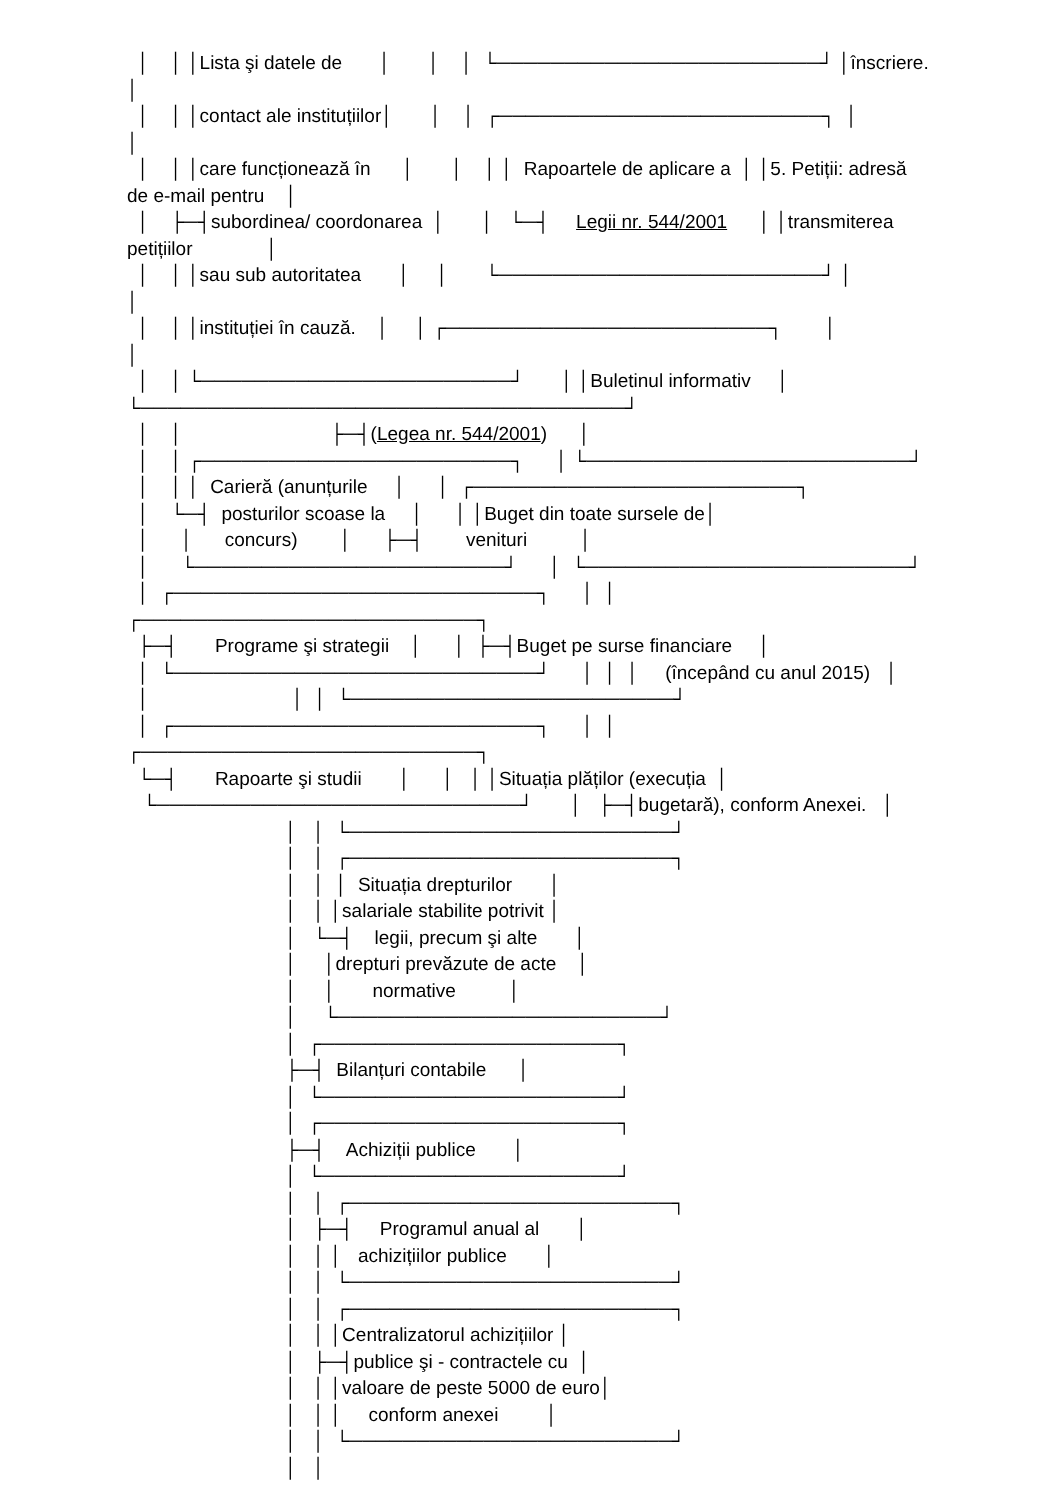│    │ │Lista şi datele de       │       │    │  └────────────────────────┘ │înscriere.
│
  │    │ │contact ale instituțiilor│       │    │  ┌────────────────────────┐  │
│
  │    │ │care funcționează în      │       │    │ │  Rapoartele de aplicare a  │ │5. Petiții: adresă
de e-mail pentru    │
  │    ├─┤subordinea/ coordonarea  │       │   └─┤     Legii nr. 544/2001      │ │transmiterea
petițiilor              │
  │    │ │sau sub autoritatea       │     │       └────────────────────────┘ │
│
  │    │ │instituției în cauză.    │     │ ┌────────────────────────┐        │
│
  │    │ └───────────────────────┘       │ │Buletinul informativ     │
└────────────────────────────────────┘
  │    │                            ├─┤(Legea nr. 544/2001)      │
  │    │ ┌───────────────────────┐      │ └────────────────────────┘
  │    │ │  Carieră (anunțurile     │      │  ┌────────────────────────┐
  │    └─┤  posturilor scoase la     │      │ │Buget din toate sursele de│
  │      │      concurs)        │      ├─┤        venituri          │
  │      └───────────────────────┘      │  └────────────────────────┘
  │  ┌───────────────────────────┐      │  │
┌─────────────────────────┐
  ├─┤       Programe şi strategii    │      │  ├─┤Buget pe surse financiare     │
  │  └───────────────────────────┘      │  │  │     (începând cu anul 2015)   │
  │                           │  │  └────────────────────────┘
  │  ┌───────────────────────────┐      │  │
┌─────────────────────────┐
  └─┤       Rapoarte şi studii       │      │   │ │Situația plăților (execuția  │
   └───────────────────────────┘       │   ├─┤bugetară), conform Anexei.   │
                              │   │  └────────────────────────┘
                              │   │  ┌────────────────────────┐
                              │   │  │  Situația drepturilor       │
                              │   │ │salariale stabilite potrivit │
                              │   └─┤    legii, precum şi alte       │
                              │     │drepturi prevăzute de acte    │
                              │     │       normative          │
                              │     └────────────────────────┘
                              │  ┌──────────────────────┐
                              ├─┤  Bilanțuri contabile      │
                              │  └──────────────────────┘
                              │  ┌──────────────────────┐
                              ├─┤    Achiziții publice       │
                              │  └──────────────────────┘
                              │   │  ┌────────────────────────┐
                              │   ├─┤     Programul anual al       │
                              │   │ │   achizițiilor publice       │
                              │   │  └────────────────────────┘
                              │   │  ┌────────────────────────┐
                              │   │ │Centralizatorul achizițiilor │
                              │   ├─┤publice şi - contractele cu  │
                              │   │ │valoare de peste 5000 de euro│
                              │   │ │     conform anexei         │
                              │   │  └────────────────────────┘
                              │   │